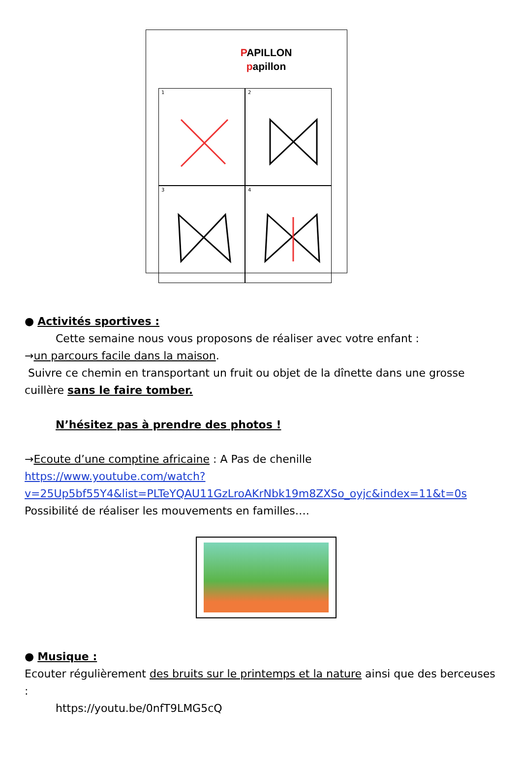PAPILLON
papillon
1
2
3
4
● Activités sportives :
Cette semaine nous vous proposons de réaliser avec votre enfant :
→un parcours facile dans la maison.
Suivre ce chemin en transportant un fruit ou objet de la dînette dans une grosse cuillère sans le faire tomber.
N’hésitez pas à prendre des photos !
→Ecoute d’une comptine africaine : A Pas de chenille
https://www.youtube.com/watch?v=25Up5bf55Y4&list=PLTeYQAU11GzLroAKrNbk19m8ZXSo_oyjc&index=11&t=0s
Possibilité de réaliser les mouvements en familles….
● Musique :
Ecouter régulièrement des bruits sur le printemps et la nature ainsi que des berceuses :
https://youtu.be/0nfT9LMG5cQ